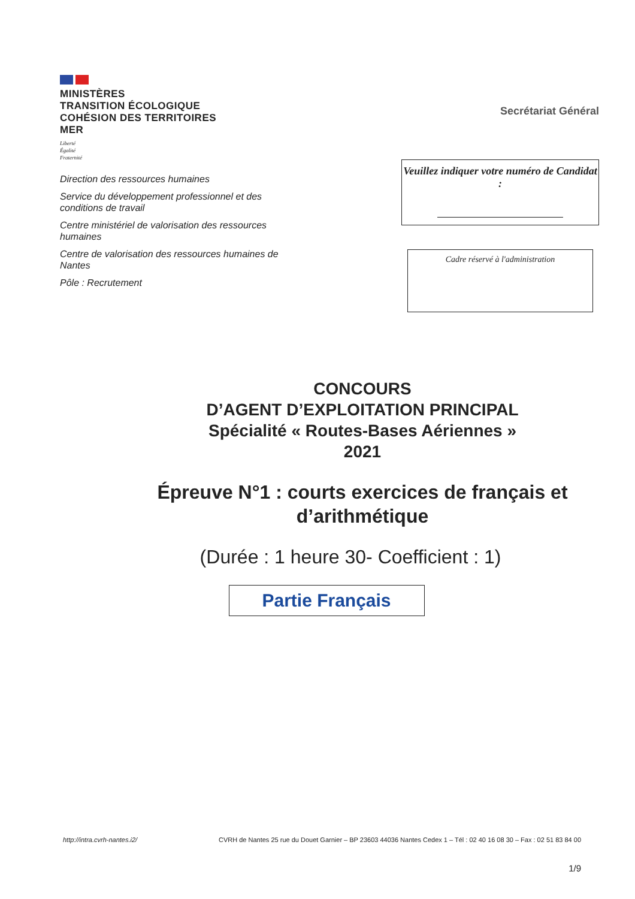MINISTÈRES
TRANSITION ÉCOLOGIQUE
COHÉSION DES TERRITOIRES
MER
Liberté
Égalité
Fraternité
Direction des ressources humaines
Service du développement professionnel et des conditions de travail
Centre ministériel de valorisation des ressources humaines
Centre de valorisation des ressources humaines de Nantes
Pôle : Recrutement
Secrétariat Général
Veuillez indiquer votre numéro de Candidat :
Cadre réservé à l'administration
CONCOURS
D’AGENT D’EXPLOITATION PRINCIPAL
Spécialité « Routes-Bases Aériennes »
2021
Épreuve N°1 : courts exercices de français et d’arithmétique
(Durée : 1 heure 30- Coefficient : 1)
Partie Français
http://intra.cvrh-nantes.i2/ CVRH de Nantes 25 rue du Douet Garnier – BP 23603 44036 Nantes Cedex 1 – Tél : 02 40 16 08 30 – Fax : 02 51 83 84 00
1/9